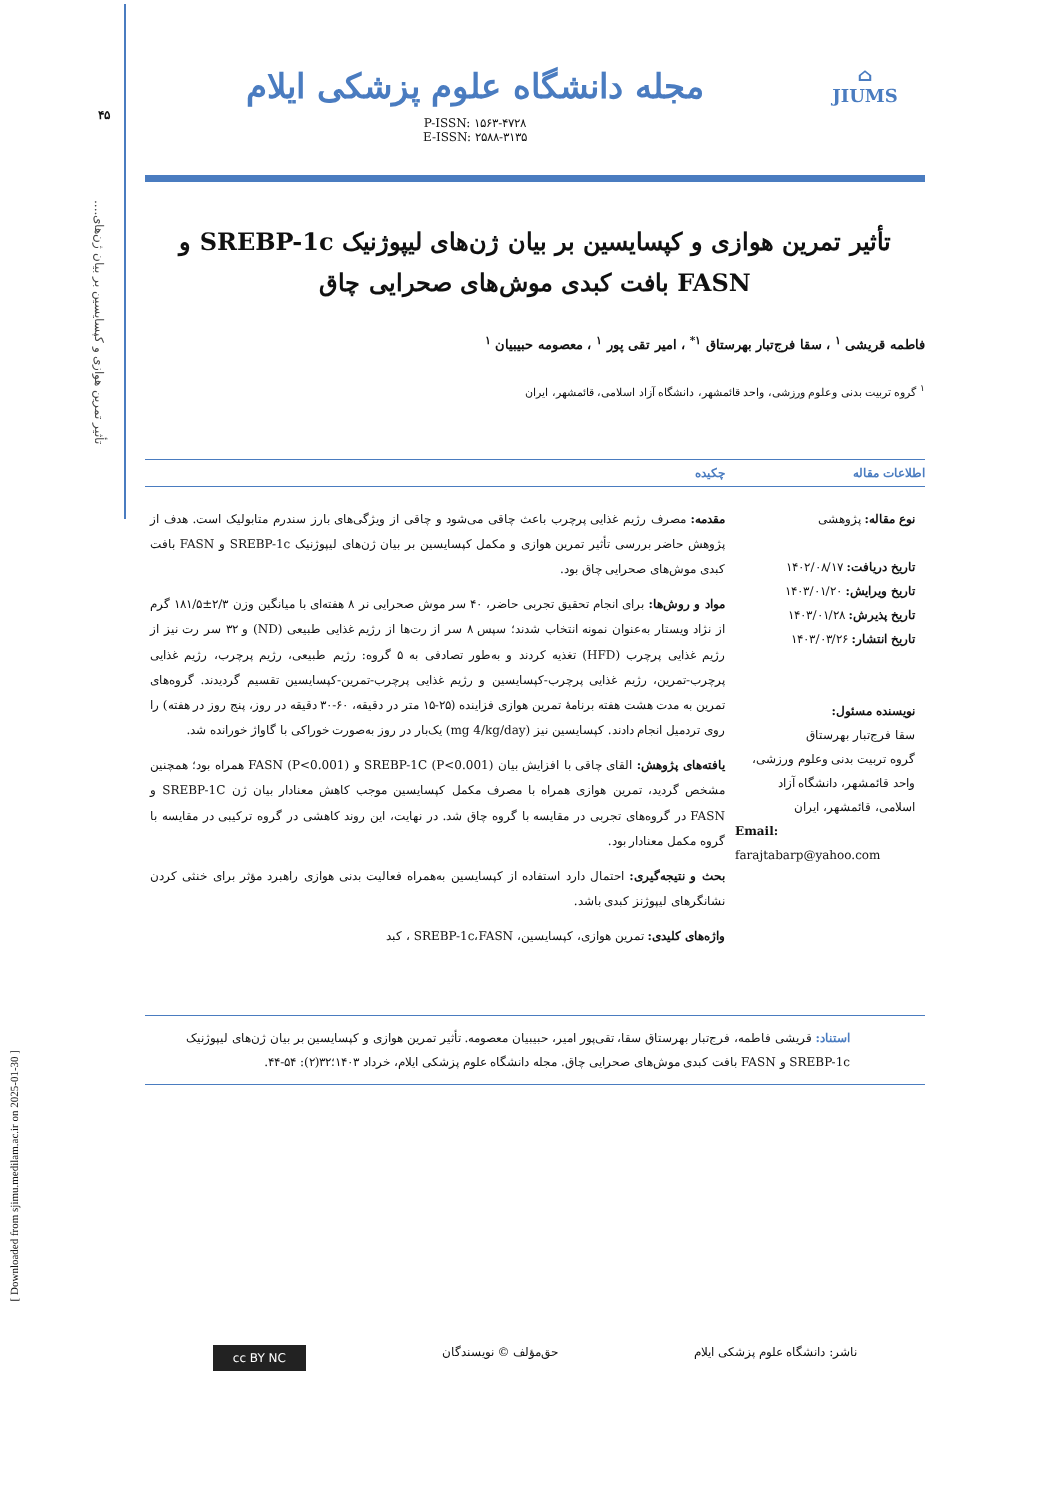[ Downloaded from sjimu.medilam.ac.ir on 2025-01-30 ]
۴۵
تأثیر تمرین هوازی و کپسایسین بر بیان ژن‌های....
⌂
JIUMS
مجله دانشگاه علوم پزشکی ایلام
P-ISSN: ۱۵۶۳-۴۷۲۸
E-ISSN: ۲۵۸۸-۳۱۳۵
تأثیر تمرین هوازی و کپسایسین بر بیان ژن‌های لیپوژنیک SREBP-1c و FASN بافت کبدی موش‌های صحرایی چاق
فاطمه قریشی <sup>۱</sup> ، سقا فرج‌تبار بهرستاق <sup>۱*</sup> ، امیر تقی پور <sup>۱</sup> ، معصومه حبیبیان <sup>۱</sup>
<sup>۱</sup> گروه تربیت بدنی وعلوم ورزشی، واحد قائمشهر، دانشگاه آزاد اسلامی، قائمشهر، ایران
اطلاعات مقاله چکیده
نوع مقاله: پژوهشی
تاریخ دریافت: ۱۴۰۲/۰۸/۱۷
تاریخ ویرایش: ۱۴۰۳/۰۱/۲۰
تاریخ پذیرش: ۱۴۰۳/۰۱/۲۸
تاریخ انتشار: ۱۴۰۳/۰۳/۲۶
نویسنده مسئول:
سقا فرج‌تبار بهرستاق
گروه تربیت بدنی وعلوم ورزشی، واحد قائمشهر، دانشگاه آزاد اسلامی، قائمشهر، ایران
Email:
farajtabarp@yahoo.com
مقدمه: مصرف رژیم غذایی پرچرب باعث چاقی می‌شود و چاقی از ویژگی‌های بارز سندرم متابولیک است. هدف از پژوهش حاضر بررسی تأثیر تمرین هوازی و مکمل کپسایسین بر بیان ژن‌های لیپوژنیک SREBP-1c و FASN بافت کبدی موش‌های صحرایی چاق بود.
مواد و روش‌ها: برای انجام تحقیق تجربی حاضر، ۴۰ سر موش صحرایی نر ۸ هفته‌ای با میانگین وزن ۲/۳±۱۸۱/۵ گرم از نژاد ویستار به‌عنوان نمونه انتخاب شدند؛ سپس ۸ سر از رت‌ها از رژیم غذایی طبیعی (ND) و ۳۲ سر رت نیز از رژیم غذایی پرچرب (HFD) تغذیه کردند و به‌طور تصادفی به ۵ گروه: رژیم طبیعی، رژیم پرچرب، رژیم غذایی پرچرب-تمرین، رژیم غذایی پرچرب-کپسایسین و رژیم غذایی پرچرب-تمرین-کپسایسین تقسیم گردیدند. گروه‌های تمرین به مدت هشت هفته برنامهٔ تمرین هوازی فزاینده (۲۵-۱۵ متر در دقیقه، ۶۰-۳۰ دقیقه در روز، پنج روز در هفته) را روی تردمیل انجام دادند. کپسایسین نیز (mg 4/kg/day) یک‌بار در روز به‌صورت خوراکی با گاواژ خورانده شد.
یافته‌های پژوهش: القای چاقی با افزایش بیان SREBP-1C (P<0.001) و FASN (P<0.001) همراه بود؛ همچنین مشخص گردید، تمرین هوازی همراه با مصرف مکمل کپسایسین موجب کاهش معنادار بیان ژن SREBP-1C و FASN در گروه‌های تجربی در مقایسه با گروه چاق شد. در نهایت، این روند کاهشی در گروه ترکیبی در مقایسه با گروه مکمل معنادار بود.
بحث و نتیجه‌گیری: احتمال دارد استفاده از کپسایسین به‌همراه فعالیت بدنی هوازی راهبرد مؤثر برای خنثی کردن نشانگرهای لیپوژنز کبدی باشد.
واژه‌های کلیدی: تمرین هوازی، کپسایسین، SREBP-1c،FASN ، کبد
استناد: قریشی فاطمه، فرج‌تبار بهرستاق سقا، تقی‌پور امیر، حبیبیان معصومه. تأثیر تمرین هوازی و کپسایسین بر بیان ژن‌های لیپوژنیک SREBP-1c و FASN بافت کبدی موش‌های صحرایی چاق. مجله دانشگاه علوم پزشکی ایلام، خرداد ۱۴۰۳؛۳۲(۲): ۵۴-۴۴.
ناشر: دانشگاه علوم پزشکی ایلام حق‌مؤلف © نویسندگان cc BY NC